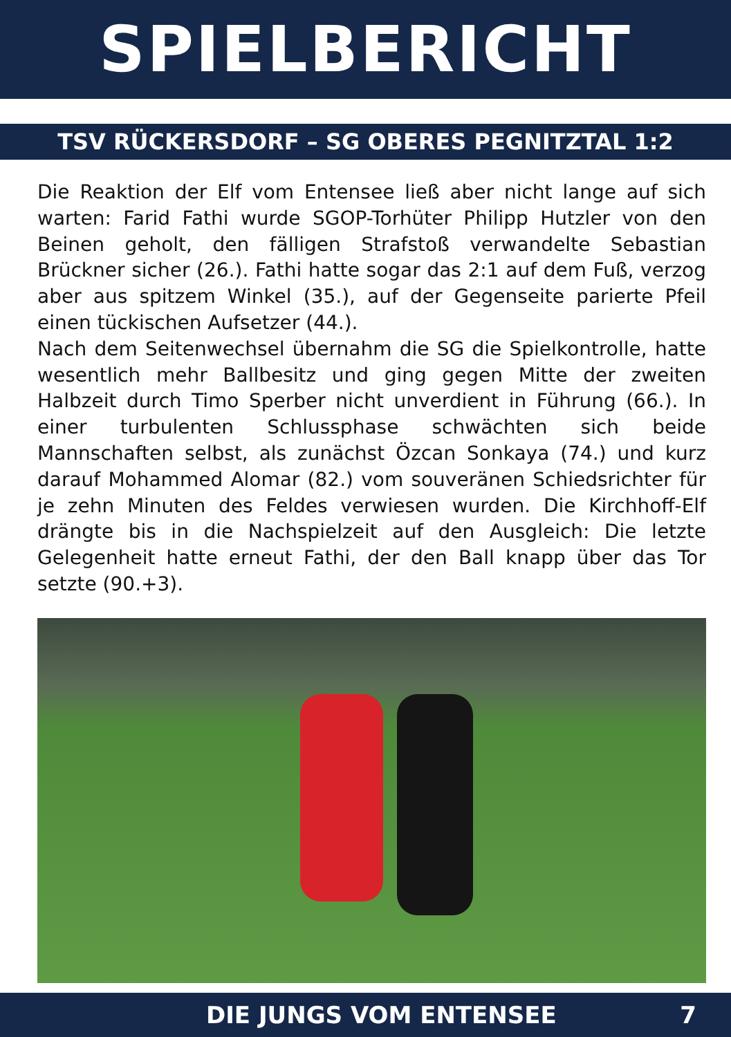SPIELBERICHT
TSV RÜCKERSDORF – SG OBERES PEGNITZTAL 1:2
Die Reaktion der Elf vom Entensee ließ aber nicht lange auf sich warten: Farid Fathi wurde SGOP-Torhüter Philipp Hutzler von den Beinen geholt, den fälligen Strafstoß verwandelte Sebastian Brückner sicher (26.). Fathi hatte sogar das 2:1 auf dem Fuß, verzog aber aus spitzem Winkel (35.), auf der Gegenseite parierte Pfeil einen tückischen Aufsetzer (44.).
Nach dem Seitenwechsel übernahm die SG die Spielkontrolle, hatte wesentlich mehr Ballbesitz und ging gegen Mitte der zweiten Halbzeit durch Timo Sperber nicht unverdient in Führung (66.). In einer turbulenten Schlussphase schwächten sich beide Mannschaften selbst, als zunächst Özcan Sonkaya (74.) und kurz darauf Mohammed Alomar (82.) vom souveränen Schiedsrichter für je zehn Minuten des Feldes verwiesen wurden. Die Kirchhoff-Elf drängte bis in die Nachspielzeit auf den Ausgleich: Die letzte Gelegenheit hatte erneut Fathi, der den Ball knapp über das Tor setzte (90.+3).
DIE JUNGS VOM ENTENSEE 7